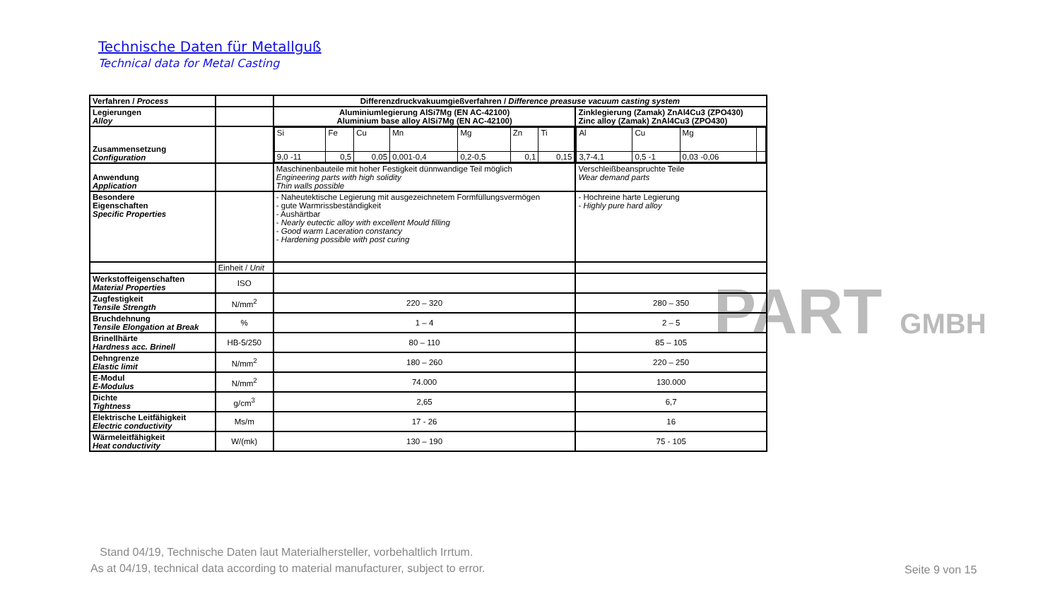PART GMBH
Technische Daten für Metallguß
Technical data for Metal Casting
| Verfahren / Process | | Differenzdruckvakuumgießverfahren / Difference preasuse vacuum casting system | |
| Legierungen Alloy | | Aluminiumlegierung AlSi7Mg (EN AC-42100) Aluminium base alloy AlSi7Mg (EN AC-42100) | Zinklegierung (Zamak) ZnAl4Cu3 (ZPO430) Zinc alloy (Zamak) ZnAl4Cu3 (ZPO430) |
| Zusammensetzung Configuration | | / Si / Fe / Cu / Mn / Mg / Zn / Ti / / 9,0 -11 / 0,5 / 0,05 / 0,001-0,4 / 0,2-0,5 / 0,1 / 0,15 / | / Al / Cu / Mg / / / 3,7-4,1 / 0,5 -1 / 0,03 -0,06 / / |
| Anwendung Application | | Maschinenbauteile mit hoher Festigkeit dünnwandige Teil möglich Engineering parts with high solidity Thin walls possible | Verschleißbeanspruchte Teile Wear demand parts |
| Besondere Eigenschaften Specific Properties | | - Naheutektische Legierung mit ausgezeichnetem Formfüllungsvermögen - gute Warmrissbeständigkeit - Aushärtbar - Nearly eutectic alloy with excellent Mould filling - Good warm Laceration constancy - Hardening possible with post curing | - Hochreine harte Legierung - Highly pure hard alloy |
| | Einheit / Unit | | |
| Werkstoffeigenschaften Material Properties | ISO | | |
| Zugfestigkeit Tensile Strength | N/mm<sup>2</sup> | 220 – 320 | 280 – 350 |
| Bruchdehnung Tensile Elongation at Break | % | 1 – 4 | 2 – 5 |
| Brinellhärte Hardness acc. Brinell | HB-5/250 | 80 – 110 | 85 – 105 |
| Dehngrenze Elastic limit | N/mm<sup>2</sup> | 180 – 260 | 220 – 250 |
| E-Modul E-Modulus | N/mm<sup>2</sup> | 74.000 | 130.000 |
| Dichte Tightness | g/cm<sup>3</sup> | 2,65 | 6,7 |
| Elektrische Leitfähigkeit Electric conductivity | Ms/m | 17 - 26 | 16 |
| Wärmeleitfähigkeit Heat conductivity | W/(mk) | 130 – 190 | 75 - 105 |
Stand 04/19, Technische Daten laut Materialhersteller, vorbehaltlich Irrtum.
As at 04/19, technical data according to material manufacturer, subject to error.
Seite 9 von 15